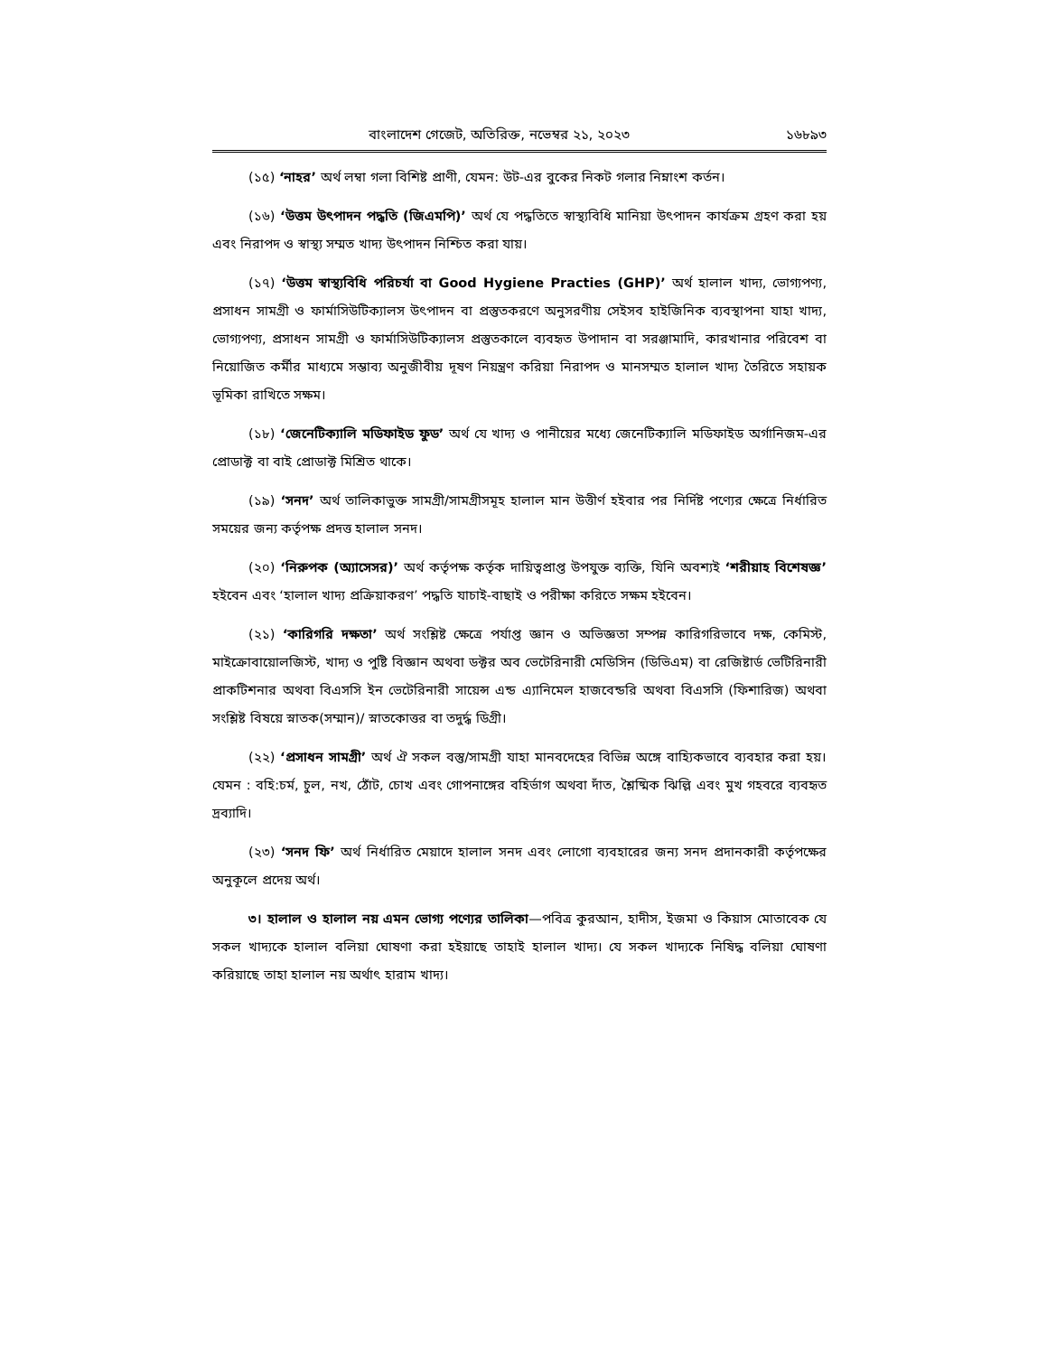বাংলাদেশ গেজেট, অতিরিক্ত, নভেম্বর ২১, ২০২৩ ১৬৮৯৩
(১৫) ‘নাহর’ অর্থ লম্বা গলা বিশিষ্ট প্রাণী, যেমন: উট-এর বুকের নিকট গলার নিম্নাংশ কর্তন।
(১৬) ‘উত্তম উৎপাদন পদ্ধতি (জিএমপি)’ অর্থ যে পদ্ধতিতে স্বাস্থ্যবিধি মানিয়া উৎপাদন কার্যক্রম গ্রহণ করা হয় এবং নিরাপদ ও স্বাস্থ্য সম্মত খাদ্য উৎপাদন নিশ্চিত করা যায়।
(১৭) ‘উত্তম স্বাস্থ্যবিধি পরিচর্যা বা Good Hygiene Practies (GHP)’ অর্থ হালাল খাদ্য, ভোগ্যপণ্য, প্রসাধন সামগ্রী ও ফার্মাসিউটিক্যালস উৎপাদন বা প্রস্তুতকরণে অনুসরণীয় সেইসব হাইজিনিক ব্যবস্থাপনা যাহা খাদ্য, ভোগ্যপণ্য, প্রসাধন সামগ্রী ও ফার্মাসিউটিক্যালস প্রস্তুতকালে ব্যবহৃত উপাদান বা সরঞ্জামাদি, কারখানার পরিবেশ বা নিয়োজিত কর্মীর মাধ্যমে সম্ভাব্য অনুজীবীয় দূষণ নিয়ন্ত্রণ করিয়া নিরাপদ ও মানসম্মত হালাল খাদ্য তৈরিতে সহায়ক ভূমিকা রাখিতে সক্ষম।
(১৮) ‘জেনেটিক্যালি মডিফাইড ফুড’ অর্থ যে খাদ্য ও পানীয়ের মধ্যে জেনেটিক্যালি মডিফাইড অর্গানিজম-এর প্রোডাক্ট বা বাই প্রোডাক্ট মিশ্রিত থাকে।
(১৯) ‘সনদ’ অর্থ তালিকাভুক্ত সামগ্রী/সামগ্রীসমূহ হালাল মান উত্তীর্ণ হইবার পর নির্দিষ্ট পণ্যের ক্ষেত্রে নির্ধারিত সময়ের জন্য কর্তৃপক্ষ প্রদত্ত হালাল সনদ।
(২০) ‘নিরুপক (অ্যাসেসর)’ অর্থ কর্তৃপক্ষ কর্তৃক দায়িত্বপ্রাপ্ত উপযুক্ত ব্যক্তি, যিনি অবশ্যই ‘শরীয়াহ বিশেষজ্ঞ’ হইবেন এবং ‘হালাল খাদ্য প্রক্রিয়াকরণ’ পদ্ধতি যাচাই-বাছাই ও পরীক্ষা করিতে সক্ষম হইবেন।
(২১) ‘কারিগরি দক্ষতা’ অর্থ সংশ্লিষ্ট ক্ষেত্রে পর্যাপ্ত জ্ঞান ও অভিজ্ঞতা সম্পন্ন কারিগরিভাবে দক্ষ, কেমিস্ট, মাইক্রোবায়োলজিস্ট, খাদ্য ও পুষ্টি বিজ্ঞান অথবা ডক্টর অব ভেটেরিনারী মেডিসিন (ডিভিএম) বা রেজিষ্টার্ড ভেটিরিনারী প্রাকটিশনার অথবা বিএসসি ইন ভেটেরিনারী সায়েন্স এন্ড এ্যানিমেল হাজবেন্ডরি অথবা বিএসসি (ফিশারিজ) অথবা সংশ্লিষ্ট বিষয়ে স্নাতক(সম্মান)/ স্নাতকোত্তর বা তদুর্দ্ধ ডিগ্রী।
(২২) ‘প্রসাধন সামগ্রী’ অর্থ ঐ সকল বস্তু/সামগ্রী যাহা মানবদেহের বিভিন্ন অঙ্গে বাহ্যিকভাবে ব্যবহার করা হয়। যেমন : বহি:চর্ম, চুল, নখ, ঠোঁট, চোখ এবং গোপনাঙ্গের বহির্ভাগ অথবা দাঁত, শ্লৈষ্মিক ঝিল্লি এবং মুখ গহবরে ব্যবহৃত দ্রব্যাদি।
(২৩) ‘সনদ ফি’ অর্থ নির্ধারিত মেয়াদে হালাল সনদ এবং লোগো ব্যবহারের জন্য সনদ প্রদানকারী কর্তৃপক্ষের অনুকূলে প্রদেয় অর্থ।
৩। হালাল ও হালাল নয় এমন ভোগ্য পণ্যের তালিকা—পবিত্র কুরআন, হাদীস, ইজমা ও কিয়াস মোতাবেক যে সকল খাদ্যকে হালাল বলিয়া ঘোষণা করা হইয়াছে তাহাই হালাল খাদ্য। যে সকল খাদ্যকে নিষিদ্ধ বলিয়া ঘোষণা করিয়াছে তাহা হালাল নয় অর্থাৎ হারাম খাদ্য।